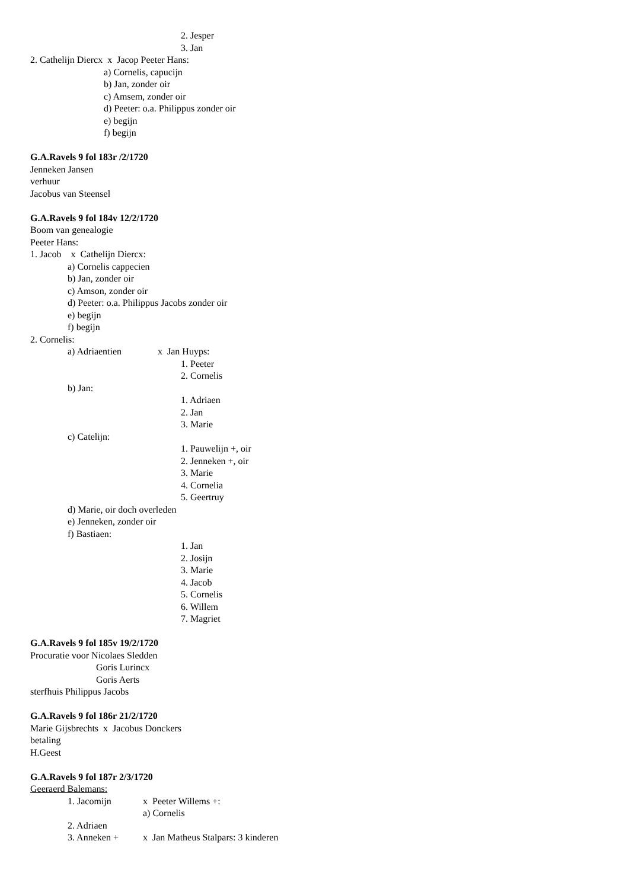2. Jesper
3. Jan
2. Cathelijn Diercx x Jacop Peeter Hans:
a) Cornelis, capucijn
b) Jan, zonder oir
c) Amsem, zonder oir
d) Peeter: o.a. Philippus zonder oir
e) begijn
f) begijn
G.A.Ravels 9 fol 183r /2/1720
Jenneken Jansen
verhuur
Jacobus van Steensel
G.A.Ravels 9 fol 184v 12/2/1720
Boom van genealogie
Peeter Hans:
1. Jacob x Cathelijn Diercx:
a) Cornelis cappecien
b) Jan, zonder oir
c) Amson, zonder oir
d) Peeter: o.a. Philippus Jacobs zonder oir
e) begijn
f) begijn
2. Cornelis:
a) Adriaentien x Jan Huyps:
1. Peeter
2. Cornelis
b) Jan:
1. Adriaen
2. Jan
3. Marie
c) Catelijn:
1. Pauwelijn +, oir
2. Jenneken +, oir
3. Marie
4. Cornelia
5. Geertruy
d) Marie, oir doch overleden
e) Jenneken, zonder oir
f) Bastiaen:
1. Jan
2. Josijn
3. Marie
4. Jacob
5. Cornelis
6. Willem
7. Magriet
G.A.Ravels 9 fol 185v 19/2/1720
Procuratie voor Nicolaes Sledden
Goris Lurincx
Goris Aerts
sterfhuis Philippus Jacobs
G.A.Ravels 9 fol 186r 21/2/1720
Marie Gijsbrechts x Jacobus Donckers
betaling
H.Geest
G.A.Ravels 9 fol 187r 2/3/1720
Geeraerd Balemans:
1. Jacomijn x Peeter Willems +:
a) Cornelis
2. Adriaen
3. Anneken + x Jan Matheus Stalpars: 3 kinderen